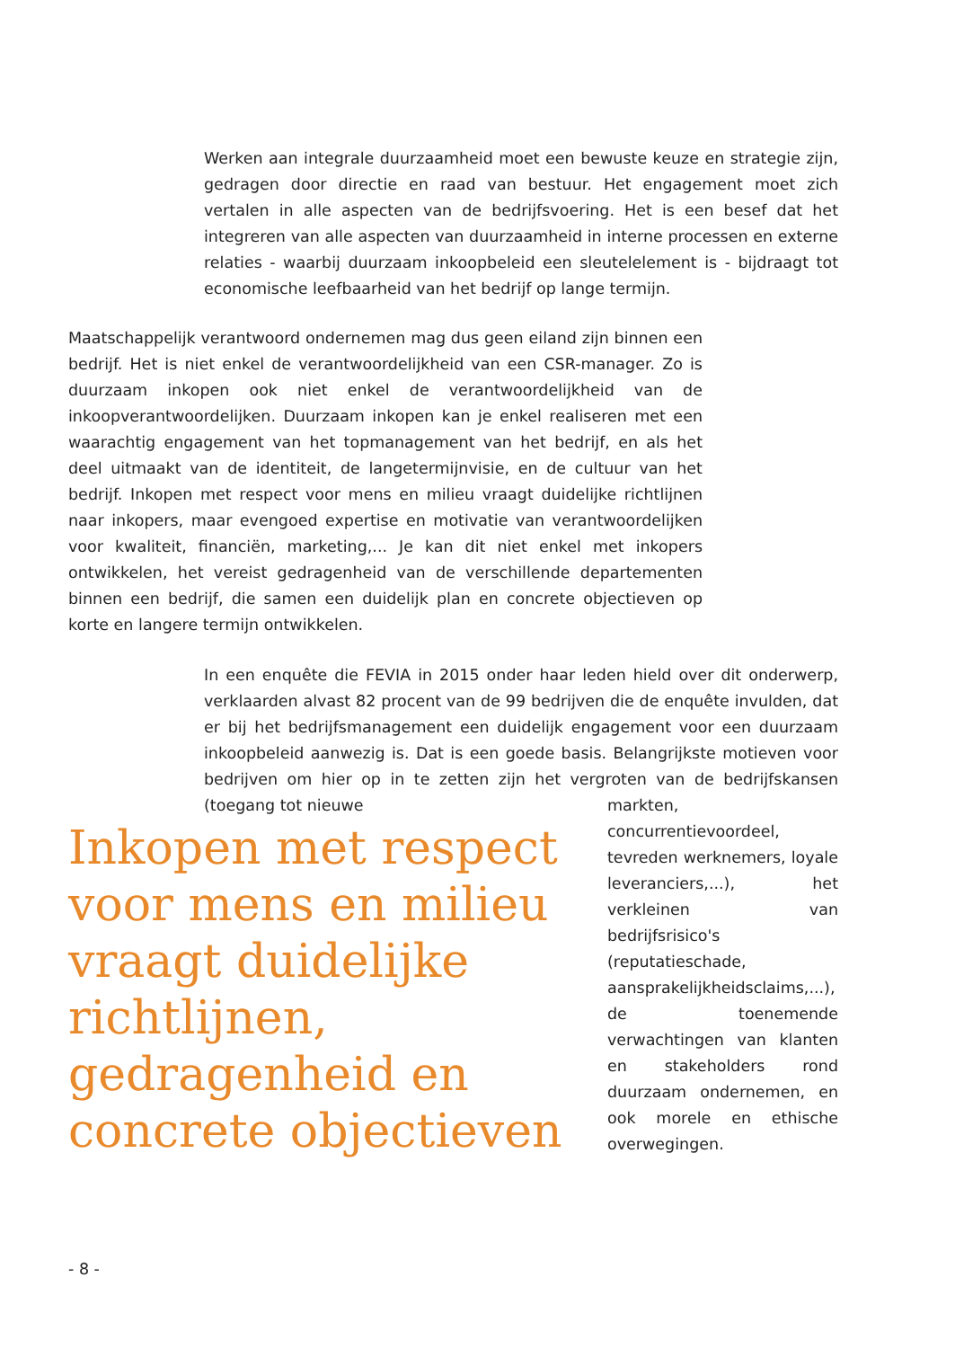Werken aan integrale duurzaamheid moet een bewuste keuze en strategie zijn, gedragen door directie en raad van bestuur. Het engagement moet zich vertalen in alle aspecten van de bedrijfsvoering. Het is een besef dat het integreren van alle aspecten van duurzaamheid in interne processen en externe relaties - waarbij duurzaam inkoopbeleid een sleutelelement is - bijdraagt tot economische leefbaarheid van het bedrijf op lange termijn.
Maatschappelijk verantwoord ondernemen mag dus geen eiland zijn binnen een bedrijf. Het is niet enkel de verantwoordelijkheid van een CSR-manager. Zo is duurzaam inkopen ook niet enkel de verantwoordelijkheid van de inkoopverantwoordelijken. Duurzaam inkopen kan je enkel realiseren met een waarachtig engagement van het topmanagement van het bedrijf, en als het deel uitmaakt van de identiteit, de langetermijnvisie, en de cultuur van het bedrijf. Inkopen met respect voor mens en milieu vraagt duidelijke richtlijnen naar inkopers, maar evengoed expertise en motivatie van verantwoordelijken voor kwaliteit, financiën, marketing,... Je kan dit niet enkel met inkopers ontwikkelen, het vereist gedragenheid van de verschillende departementen binnen een bedrijf, die samen een duidelijk plan en concrete objectieven op korte en langere termijn ontwikkelen.
In een enquête die FEVIA in 2015 onder haar leden hield over dit onderwerp, verklaarden alvast 82 procent van de 99 bedrijven die de enquête invulden, dat er bij het bedrijfsmanagement een duidelijk engagement voor een duurzaam inkoopbeleid aanwezig is. Dat is een goede basis. Belangrijkste motieven voor bedrijven om hier op in te zetten zijn het vergroten van de bedrijfskansen (toegang tot nieuwe
markten, concurrentievoordeel, tevreden werknemers, loyale leveranciers,...), het verkleinen van bedrijfsrisico's (reputatieschade, aansprakelijkheidsclaims,...), de toenemende verwachtingen van klanten en stakeholders rond duurzaam ondernemen, en ook morele en ethische overwegingen.
Inkopen met respect voor mens en milieu vraagt duidelijke richtlijnen, gedragenheid en concrete objectieven
- 8 -